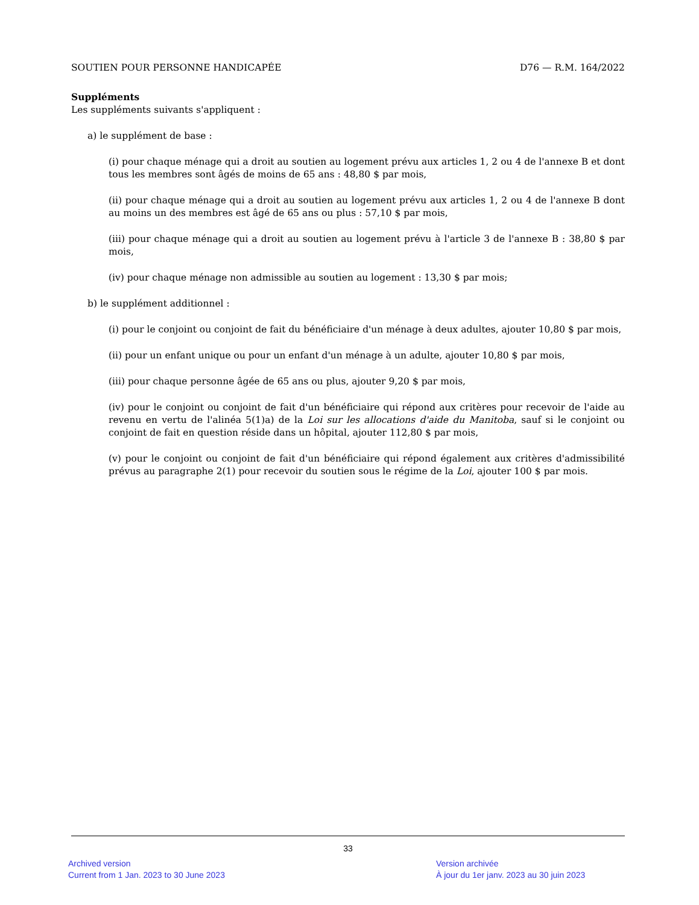SOUTIEN POUR PERSONNE HANDICAPÉE D76 — R.M. 164/2022
Suppléments
Les suppléments suivants s'appliquent :
a) le supplément de base :
(i) pour chaque ménage qui a droit au soutien au logement prévu aux articles 1, 2 ou 4 de l'annexe B et dont tous les membres sont âgés de moins de 65 ans : 48,80 $ par mois,
(ii) pour chaque ménage qui a droit au soutien au logement prévu aux articles 1, 2 ou 4 de l'annexe B dont au moins un des membres est âgé de 65 ans ou plus : 57,10 $ par mois,
(iii) pour chaque ménage qui a droit au soutien au logement prévu à l'article 3 de l'annexe B : 38,80 $ par mois,
(iv) pour chaque ménage non admissible au soutien au logement : 13,30 $ par mois;
b) le supplément additionnel :
(i) pour le conjoint ou conjoint de fait du bénéficiaire d'un ménage à deux adultes, ajouter 10,80 $ par mois,
(ii) pour un enfant unique ou pour un enfant d'un ménage à un adulte, ajouter 10,80 $ par mois,
(iii) pour chaque personne âgée de 65 ans ou plus, ajouter 9,20 $ par mois,
(iv) pour le conjoint ou conjoint de fait d'un bénéficiaire qui répond aux critères pour recevoir de l'aide au revenu en vertu de l'alinéa 5(1)a) de la Loi sur les allocations d'aide du Manitoba, sauf si le conjoint ou conjoint de fait en question réside dans un hôpital, ajouter 112,80 $ par mois,
(v) pour le conjoint ou conjoint de fait d'un bénéficiaire qui répond également aux critères d'admissibilité prévus au paragraphe 2(1) pour recevoir du soutien sous le régime de la Loi, ajouter 100 $ par mois.
33
Archived version
Current from 1 Jan. 2023 to 30 June 2023
Version archivée
À jour du 1er janv. 2023 au 30 juin 2023